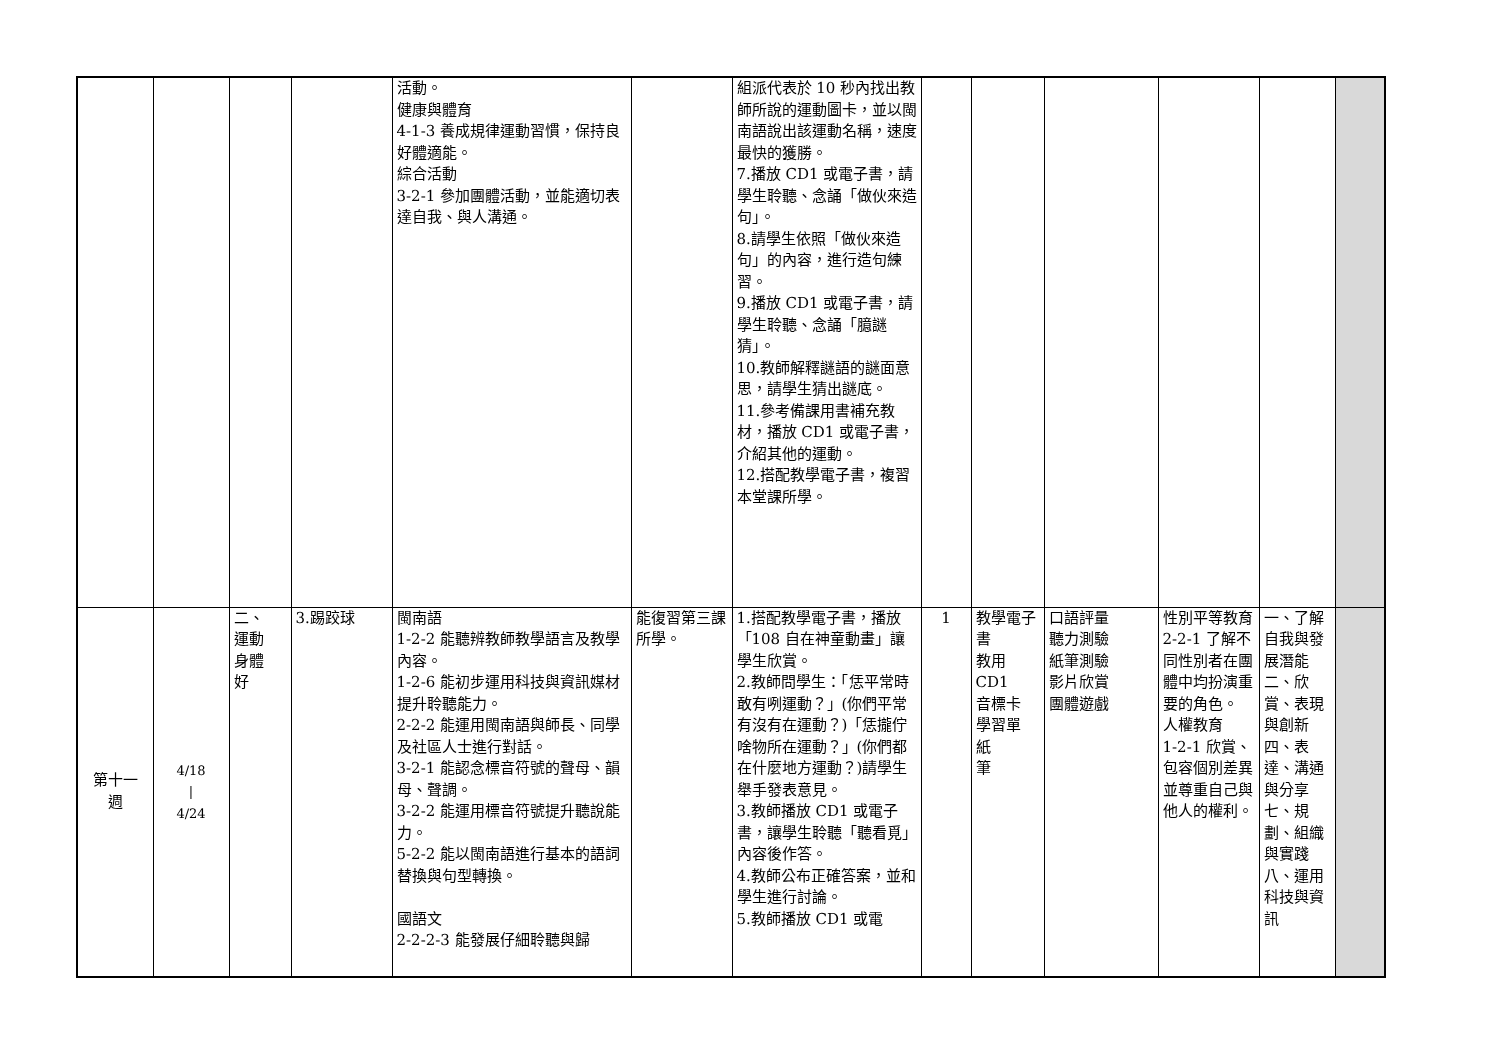| | | | | 活動。 健康與體育 4-1-3 養成規律運動習慣，保持良好體適能。 綜合活動 3-2-1 參加團體活動，並能適切表達自我、與人溝通。 | | 組派代表於 10 秒內找出教師所說的運動圖卡，並以閩南語說出該運動名稱，速度最快的獲勝。 7.播放 CD1 或電子書，請學生聆聽、念誦「做伙來造句」。 8.請學生依照「做伙來造句」的內容，進行造句練習。 9.播放 CD1 或電子書，請學生聆聽、念誦「臆謎猜」。 10.教師解釋謎語的謎面意思，請學生猜出謎底。 11.參考備課用書補充教材，播放 CD1 或電子書，介紹其他的運動。 12.搭配教學電子書，複習本堂課所學。 | | | | | | |
| 第十一 週 | 4/18 / 4/24 | 二、 運動 身體 好 | 3.踢跤球 | 閩南語 1-2-2 能聽辨教師教學語言及教學內容。 1-2-6 能初步運用科技與資訊媒材提升聆聽能力。 2-2-2 能運用閩南語與師長、同學及社區人士進行對話。 3-2-1 能認念標音符號的聲母、韻母、聲調。 3-2-2 能運用標音符號提升聽說能力。 5-2-2 能以閩南語進行基本的語詞替換與句型轉換。 國語文 2-2-2-3 能發展仔細聆聽與歸 | 能復習第三課所學。 | 1.搭配教學電子書，播放「108 自在神童動畫」讓學生欣賞。 2.教師問學生：「恁平常時敢有咧運動？」(你們平常有沒有在運動？)「恁攏佇啥物所在運動？」(你們都在什麼地方運動？)請學生舉手發表意見。 3.教師播放 CD1 或電子書，讓學生聆聽「聽看覓」內容後作答。 4.教師公布正確答案，並和學生進行討論。 5.教師播放 CD1 或電 | 1 | 教學電子書 教用 CD1 音標卡 學習單 紙 筆 | 口語評量 聽力測驗 紙筆測驗 影片欣賞 團體遊戲 | 性別平等教育 2-2-1 了解不同性別者在團體中均扮演重要的角色。 人權教育 1-2-1 欣賞、包容個別差異並尊重自己與他人的權利。 | 一、了解自我與發展潛能 二、欣賞、表現與創新 四、表達、溝通與分享 七、規劃、組織與實踐 八、運用科技與資訊 | |